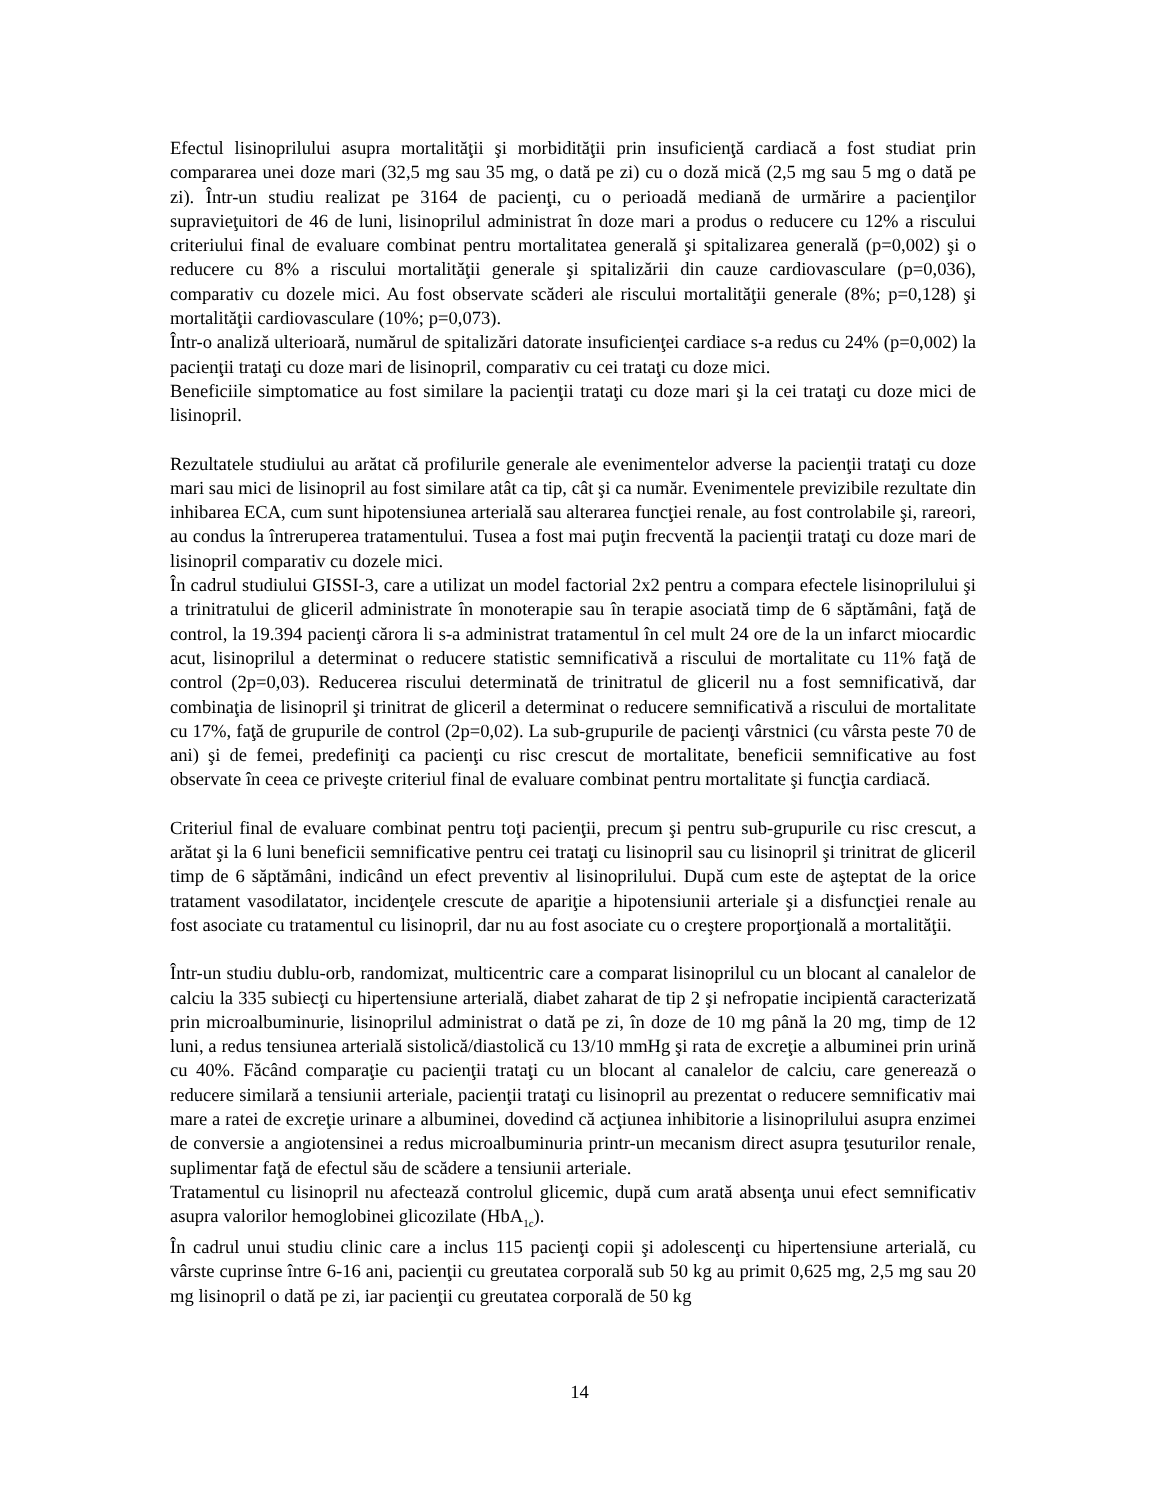Efectul lisinoprilului asupra mortalităţii şi morbidităţii prin insuficienţă cardiacă a fost studiat prin compararea unei doze mari (32,5 mg sau 35 mg, o dată pe zi) cu o doză mică (2,5 mg sau 5 mg o dată pe zi). Într-un studiu realizat pe 3164 de pacienţi, cu o perioadă mediană de urmărire a pacienţilor supravieţuitori de 46 de luni, lisinoprilul administrat în doze mari a produs o reducere cu 12% a riscului criteriului final de evaluare combinat pentru mortalitatea generală şi spitalizarea generală (p=0,002) şi o reducere cu 8% a riscului mortalităţii generale şi spitalizării din cauze cardiovasculare (p=0,036), comparativ cu dozele mici. Au fost observate scăderi ale riscului mortalităţii generale (8%; p=0,128) şi mortalităţii cardiovasculare (10%; p=0,073).
Într-o analiză ulterioară, numărul de spitalizări datorate insuficienţei cardiace s-a redus cu 24% (p=0,002) la pacienţii trataţi cu doze mari de lisinopril, comparativ cu cei trataţi cu doze mici.
Beneficiile simptomatice au fost similare la pacienţii trataţi cu doze mari şi la cei trataţi cu doze mici de lisinopril.
Rezultatele studiului au arătat că profilurile generale ale evenimentelor adverse la pacienţii trataţi cu doze mari sau mici de lisinopril au fost similare atât ca tip, cât şi ca număr. Evenimentele previzibile rezultate din inhibarea ECA, cum sunt hipotensiunea arterială sau alterarea funcţiei renale, au fost controlabile şi, rareori, au condus la întreruperea tratamentului. Tusea a fost mai puţin frecventă la pacienţii trataţi cu doze mari de lisinopril comparativ cu dozele mici.
În cadrul studiului GISSI-3, care a utilizat un model factorial 2x2 pentru a compara efectele lisinoprilului şi a trinitratului de gliceril administrate în monoterapie sau în terapie asociată timp de 6 săptămâni, faţă de control, la 19.394 pacienţi cărora li s-a administrat tratamentul în cel mult 24 ore de la un infarct miocardic acut, lisinoprilul a determinat o reducere statistic semnificativă a riscului de mortalitate cu 11% faţă de control (2p=0,03). Reducerea riscului determinată de trinitratul de gliceril nu a fost semnificativă, dar combinaţia de lisinopril şi trinitrat de gliceril a determinat o reducere semnificativă a riscului de mortalitate cu 17%, faţă de grupurile de control (2p=0,02). La sub-grupurile de pacienţi vârstnici (cu vârsta peste 70 de ani) şi de femei, predefiniţi ca pacienţi cu risc crescut de mortalitate, beneficii semnificative au fost observate în ceea ce priveşte criteriul final de evaluare combinat pentru mortalitate şi funcţia cardiacă.
Criteriul final de evaluare combinat pentru toţi pacienţii, precum şi pentru sub-grupurile cu risc crescut, a arătat şi la 6 luni beneficii semnificative pentru cei trataţi cu lisinopril sau cu lisinopril şi trinitrat de gliceril timp de 6 săptămâni, indicând un efect preventiv al lisinoprilului. După cum este de aşteptat de la orice tratament vasodilatator, incidenţele crescute de apariţie a hipotensiunii arteriale şi a disfuncţiei renale au fost asociate cu tratamentul cu lisinopril, dar nu au fost asociate cu o creştere proporţională a mortalităţii.
Într-un studiu dublu-orb, randomizat, multicentric care a comparat lisinoprilul cu un blocant al canalelor de calciu la 335 subiecţi cu hipertensiune arterială, diabet zaharat de tip 2 şi nefropatie incipientă caracterizată prin microalbuminurie, lisinoprilul administrat o dată pe zi, în doze de 10 mg până la 20 mg, timp de 12 luni, a redus tensiunea arterială sistolică/diastolică cu 13/10 mmHg şi rata de excreţie a albuminei prin urină cu 40%. Făcând comparaţie cu pacienţii trataţi cu un blocant al canalelor de calciu, care generează o reducere similară a tensiunii arteriale, pacienţii trataţi cu lisinopril au prezentat o reducere semnificativ mai mare a ratei de excreţie urinare a albuminei, dovedind că acţiunea inhibitorie a lisinoprilului asupra enzimei de conversie a angiotensinei a redus microalbuminuria printr-un mecanism direct asupra ţesuturilor renale, suplimentar faţă de efectul său de scădere a tensiunii arteriale.
Tratamentul cu lisinopril nu afectează controlul glicemic, după cum arată absenţa unui efect semnificativ asupra valorilor hemoglobinei glicozilate (HbA<sub>1c</sub>).
În cadrul unui studiu clinic care a inclus 115 pacienţi copii şi adolescenţi cu hipertensiune arterială, cu vârste cuprinse între 6-16 ani, pacienţii cu greutatea corporală sub 50 kg au primit 0,625 mg, 2,5 mg sau 20 mg lisinopril o dată pe zi, iar pacienţii cu greutatea corporală de 50 kg
14